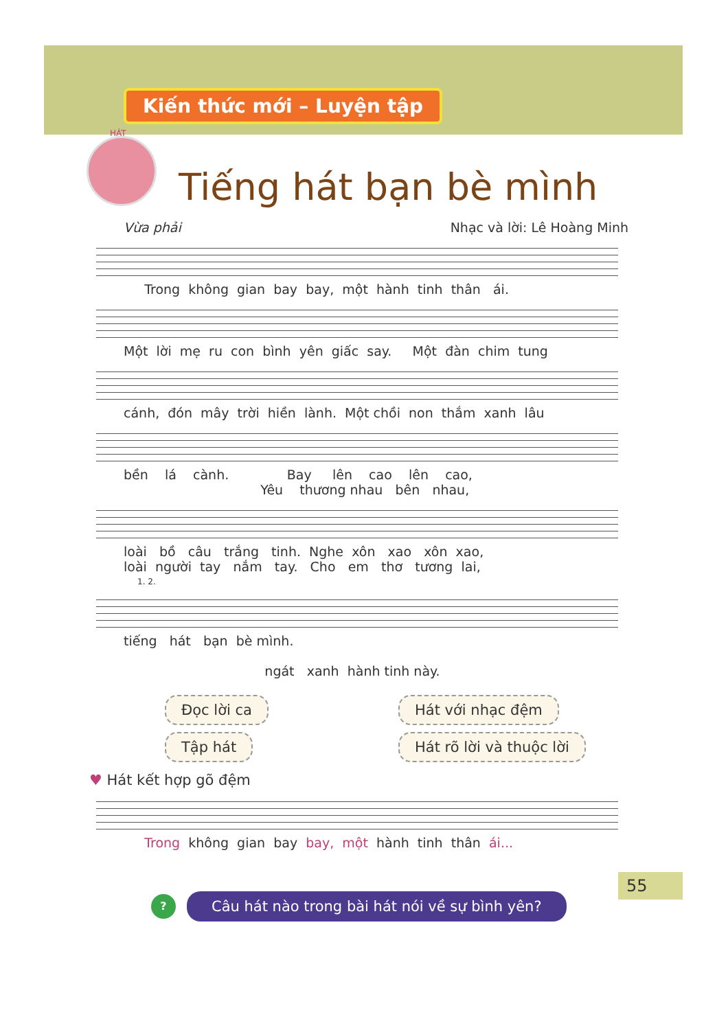Kiến thức mới – Luyện tập
HÁT
Tiếng hát bạn bè mình
Vừa phải Nhạc và lời: Lê Hoàng Minh
Trong không gian bay bay, một hành tinh thân ái.
Một lời mẹ ru con bình yên giấc say. Một đàn chim tung
cánh, đón mây trời hiền lành. Một chồi non thắm xanh lâu
bền lá cành. Bay lên cao lên cao, Yêu thương nhau bên nhau,
loài bồ câu trắng tinh. Nghe xôn xao xôn xao, loài người tay nắm tay. Cho em thơ tương lai,
1. 2.
tiếng hát bạn bè mình. ngát xanh hành tinh này.
Đọc lời ca Hát với nhạc đệm Tập hát Hát rõ lời và thuộc lời
♥ Hát kết hợp gõ đệm
Trong không gian bay bay, một hành tinh thân ái...
? Câu hát nào trong bài hát nói về sự bình yên?
55